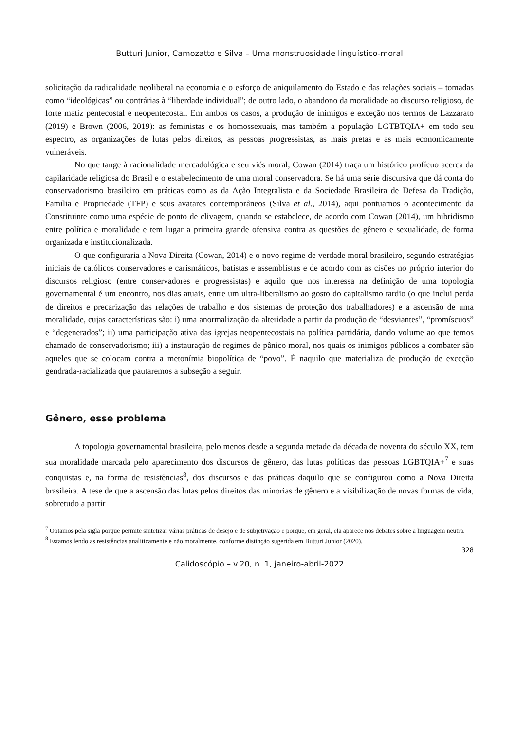Butturi Junior, Camozatto e Silva – Uma monstruosidade linguístico-moral
solicitação da radicalidade neoliberal na economia e o esforço de aniquilamento do Estado e das relações sociais – tomadas como “ideológicas” ou contrárias à “liberdade individual”; de outro lado, o abandono da moralidade ao discurso religioso, de forte matiz pentecostal e neopentecostal. Em ambos os casos, a produção de inimigos e exceção nos termos de Lazzarato (2019) e Brown (2006, 2019): as feministas e os homossexuais, mas também a população LGTBTQIA+ em todo seu espectro, as organizações de lutas pelos direitos, as pessoas progressistas, as mais pretas e as mais economicamente vulneráveis.
No que tange à racionalidade mercadológica e seu viés moral, Cowan (2014) traça um histórico profícuo acerca da capilaridade religiosa do Brasil e o estabelecimento de uma moral conservadora. Se há uma série discursiva que dá conta do conservadorismo brasileiro em práticas como as da Ação Integralista e da Sociedade Brasileira de Defesa da Tradição, Família e Propriedade (TFP) e seus avatares contemporâneos (Silva et al., 2014), aqui pontuamos o acontecimento da Constituinte como uma espécie de ponto de clivagem, quando se estabelece, de acordo com Cowan (2014), um hibridismo entre política e moralidade e tem lugar a primeira grande ofensiva contra as questões de gênero e sexualidade, de forma organizada e institucionalizada.
O que configuraria a Nova Direita (Cowan, 2014) e o novo regime de verdade moral brasileiro, segundo estratégias iniciais de católicos conservadores e carismáticos, batistas e assemblistas e de acordo com as cisões no próprio interior do discursos religioso (entre conservadores e progressistas) e aquilo que nos interessa na definição de uma topologia governamental é um encontro, nos dias atuais, entre um ultra-liberalismo ao gosto do capitalismo tardio (o que inclui perda de direitos e precarização das relações de trabalho e dos sistemas de proteção dos trabalhadores) e a ascensão de uma moralidade, cujas características são: i) uma anormalização da alteridade a partir da produção de “desviantes”, “promíscuos” e “degenerados”; ii) uma participação ativa das igrejas neopentecostais na política partidária, dando volume ao que temos chamado de conservadorismo; iii) a instauração de regimes de pânico moral, nos quais os inimigos públicos a combater são aqueles que se colocam contra a metonímia biopolítica de “povo”. É naquilo que materializa de produção de exceção gendrada-racializada que pautaremos a subseção a seguir.
Gênero, esse problema
A topologia governamental brasileira, pelo menos desde a segunda metade da década de noventa do século XX, tem sua moralidade marcada pelo aparecimento dos discursos de gênero, das lutas políticas das pessoas LGBTQIA+<sup>7</sup> e suas conquistas e, na forma de resistências<sup>8</sup>, dos discursos e das práticas daquilo que se configurou como a Nova Direita brasileira. A tese de que a ascensão das lutas pelos direitos das minorias de gênero e a visibilização de novas formas de vida, sobretudo a partir
<sup>7</sup> Optamos pela sigla porque permite sintetizar várias práticas de desejo e de subjetivação e porque, em geral, ela aparece nos debates sobre a linguagem neutra.
<sup>8</sup> Estamos lendo as resistências analiticamente e não moralmente, conforme distinção sugerida em Butturi Junior (2020).
328
Calidoscópio – v.20, n. 1, janeiro-abril-2022